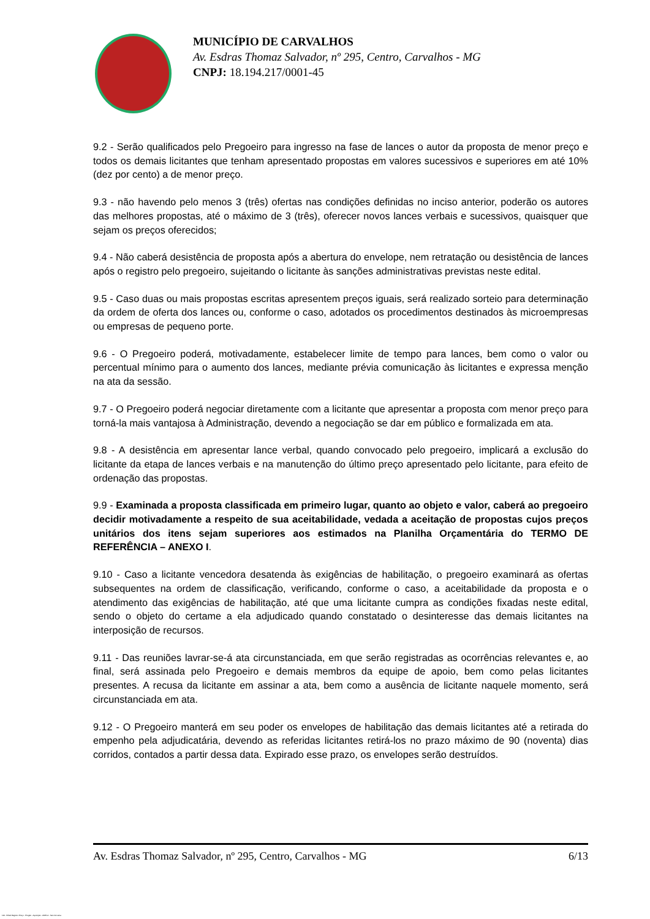MUNICÍPIO DE CARVALHOS
Av. Esdras Thomaz Salvador, nº 295, Centro, Carvalhos - MG
CNPJ: 18.194.217/0001-45
9.2 - Serão qualificados pelo Pregoeiro para ingresso na fase de lances o autor da proposta de menor preço e todos os demais licitantes que tenham apresentado propostas em valores sucessivos e superiores em até 10% (dez por cento) a de menor preço.
9.3 - não havendo pelo menos 3 (três) ofertas nas condições definidas no inciso anterior, poderão os autores das melhores propostas, até o máximo de 3 (três), oferecer novos lances verbais e sucessivos, quaisquer que sejam os preços oferecidos;
9.4 - Não caberá desistência de proposta após a abertura do envelope, nem retratação ou desistência de lances após o registro pelo pregoeiro, sujeitando o licitante às sanções administrativas previstas neste edital.
9.5 - Caso duas ou mais propostas escritas apresentem preços iguais, será realizado sorteio para determinação da ordem de oferta dos lances ou, conforme o caso, adotados os procedimentos destinados às microempresas ou empresas de pequeno porte.
9.6 - O Pregoeiro poderá, motivadamente, estabelecer limite de tempo para lances, bem como o valor ou percentual mínimo para o aumento dos lances, mediante prévia comunicação às licitantes e expressa menção na ata da sessão.
9.7 - O Pregoeiro poderá negociar diretamente com a licitante que apresentar a proposta com menor preço para torná-la mais vantajosa à Administração, devendo a negociação se dar em público e formalizada em ata.
9.8 - A desistência em apresentar lance verbal, quando convocado pelo pregoeiro, implicará a exclusão do licitante da etapa de lances verbais e na manutenção do último preço apresentado pelo licitante, para efeito de ordenação das propostas.
9.9 - Examinada a proposta classificada em primeiro lugar, quanto ao objeto e valor, caberá ao pregoeiro decidir motivadamente a respeito de sua aceitabilidade, vedada a aceitação de propostas cujos preços unitários dos itens sejam superiores aos estimados na Planilha Orçamentária do TERMO DE REFERÊNCIA – ANEXO I.
9.10 - Caso a licitante vencedora desatenda às exigências de habilitação, o pregoeiro examinará as ofertas subsequentes na ordem de classificação, verificando, conforme o caso, a aceitabilidade da proposta e o atendimento das exigências de habilitação, até que uma licitante cumpra as condições fixadas neste edital, sendo o objeto do certame a ela adjudicado quando constatado o desinteresse das demais licitantes na interposição de recursos.
9.11 - Das reuniões lavrar-se-á ata circunstanciada, em que serão registradas as ocorrências relevantes e, ao final, será assinada pelo Pregoeiro e demais membros da equipe de apoio, bem como pelas licitantes presentes. A recusa da licitante em assinar a ata, bem como a ausência de licitante naquele momento, será circunstanciada em ata.
9.12 - O Pregoeiro manterá em seu poder os envelopes de habilitação das demais licitantes até a retirada do empenho pela adjudicatária, devendo as referidas licitantes retirá-los no prazo máximo de 90 (noventa) dias corridos, contados a partir dessa data. Expirado esse prazo, os envelopes serão destruídos.
Av. Esdras Thomaz Salvador, nº 295, Centro, Carvalhos - MG 6/13
119 - Edital Registro Preço - Pregão - Aquisição - AMPLA - Sem Amostra